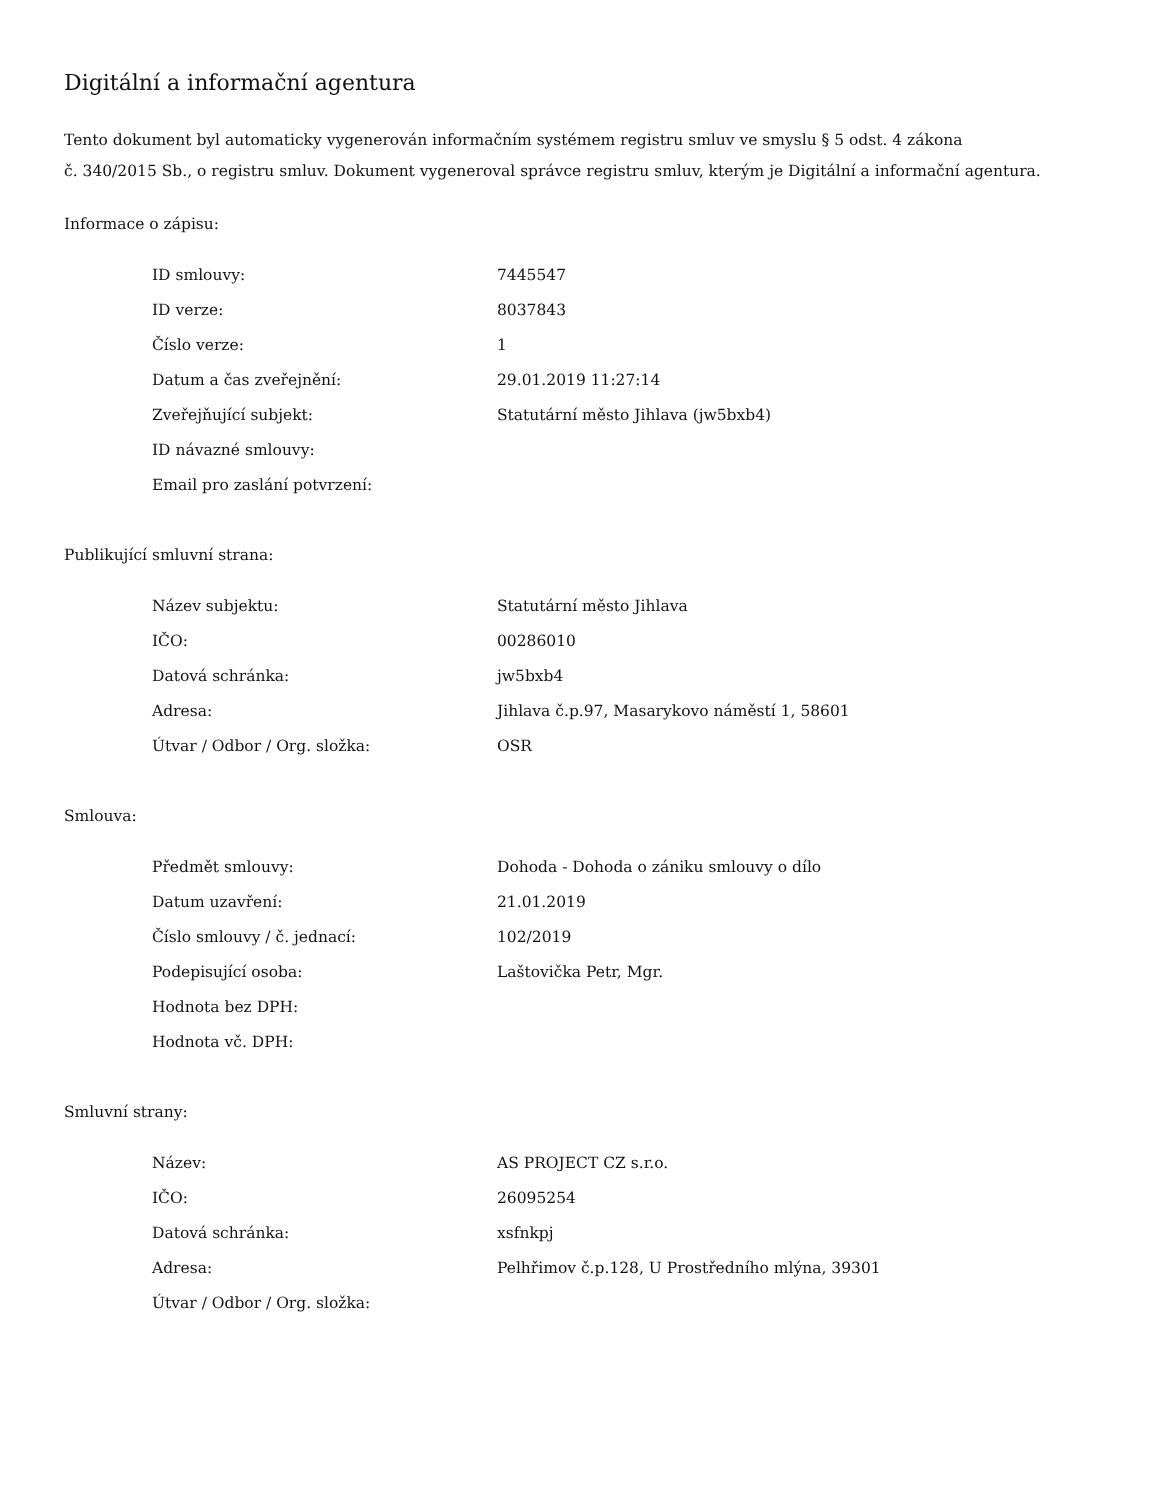Digitální a informační agentura
Tento dokument byl automaticky vygenerován informačním systémem registru smluv ve smyslu § 5 odst. 4 zákona
č. 340/2015 Sb., o registru smluv. Dokument vygeneroval správce registru smluv, kterým je Digitální a informační agentura.
Informace o zápisu:
| ID smlouvy: | 7445547 |
| ID verze: | 8037843 |
| Číslo verze: | 1 |
| Datum a čas zveřejnění: | 29.01.2019 11:27:14 |
| Zveřejňující subjekt: | Statutární město Jihlava (jw5bxb4) |
| ID návazné smlouvy: | |
| Email pro zaslání potvrzení: | |
Publikující smluvní strana:
| Název subjektu: | Statutární město Jihlava |
| IČO: | 00286010 |
| Datová schránka: | jw5bxb4 |
| Adresa: | Jihlava č.p.97, Masarykovo náměstí 1, 58601 |
| Útvar / Odbor / Org. složka: | OSR |
Smlouva:
| Předmět smlouvy: | Dohoda - Dohoda o zániku smlouvy o dílo |
| Datum uzavření: | 21.01.2019 |
| Číslo smlouvy / č. jednací: | 102/2019 |
| Podepisující osoba: | Laštovička Petr, Mgr. |
| Hodnota bez DPH: | |
| Hodnota vč. DPH: | |
Smluvní strany:
| Název: | AS PROJECT CZ s.r.o. |
| IČO: | 26095254 |
| Datová schránka: | xsfnkpj |
| Adresa: | Pelhřimov č.p.128, U Prostředního mlýna, 39301 |
| Útvar / Odbor / Org. složka: | |